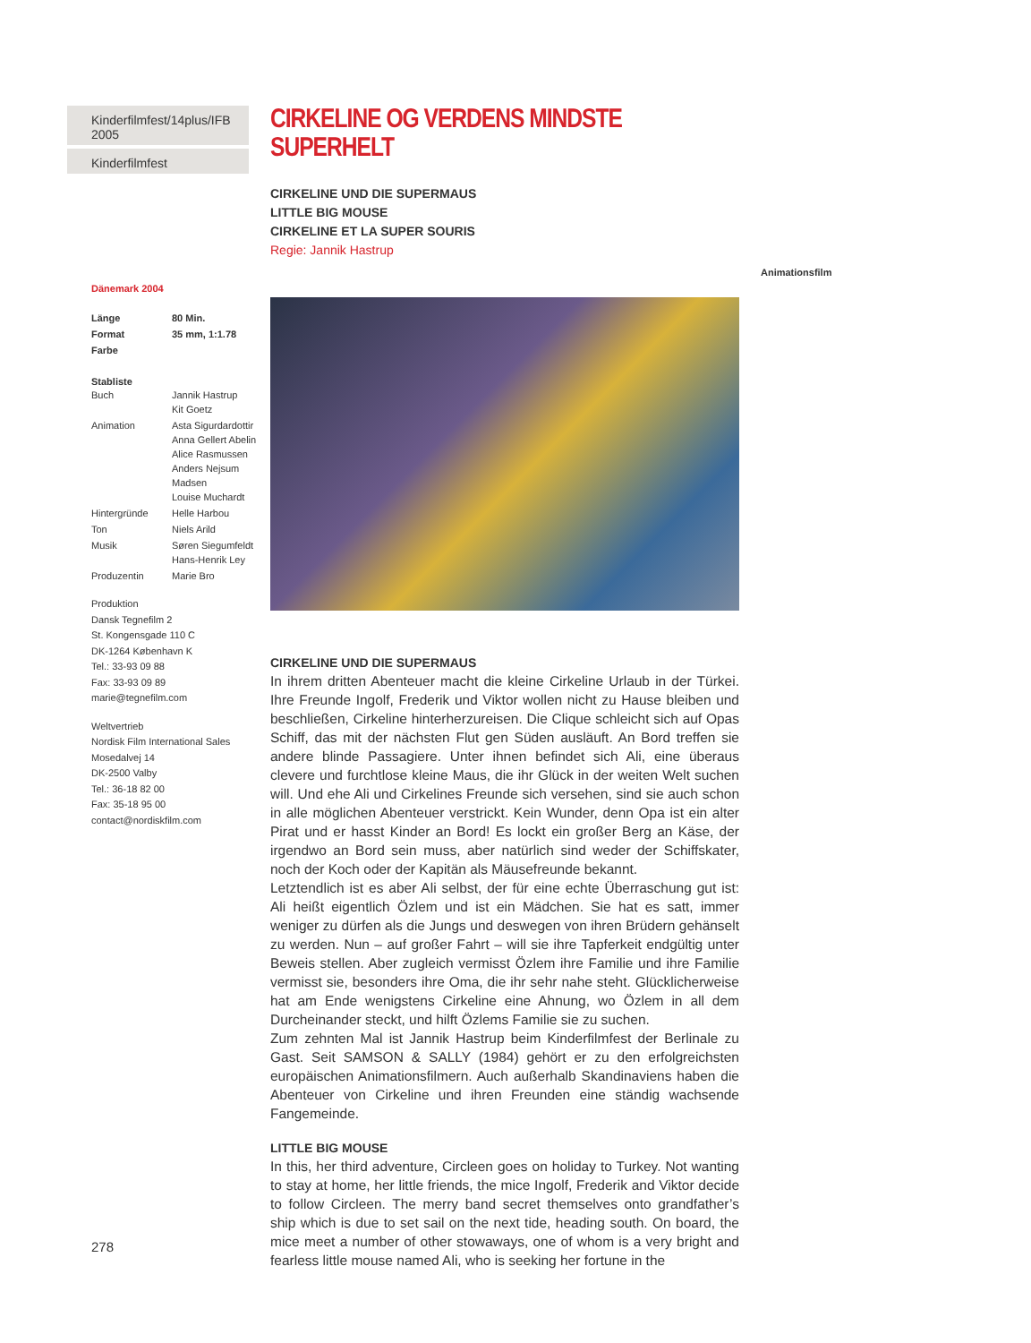Kinderfilmfest/14plus/IFB 2005
Kinderfilmfest
Dänemark 2004
| Länge | 80 Min. |
| Format | 35 mm, 1:1.78 |
| Farbe | |
Stabliste
| Buch | Jannik Hastrup Kit Goetz |
| Animation | Asta Sigurdardottir Anna Gellert Abelin Alice Rasmussen Anders Nejsum Madsen Louise Muchardt |
| Hintergründe | Helle Harbou |
| Ton | Niels Arild |
| Musik | Søren Siegumfeldt Hans-Henrik Ley |
| Produzentin | Marie Bro |
Produktion
Dansk Tegnefilm 2
St. Kongensgade 110 C
DK-1264 København K
Tel.: 33-93 09 88
Fax: 33-93 09 89
marie@tegnefilm.com
Weltvertrieb
Nordisk Film International Sales
Mosedalvej 14
DK-2500 Valby
Tel.: 36-18 82 00
Fax: 35-18 95 00
contact@nordiskfilm.com
CIRKELINE OG VERDENS MINDSTE SUPERHELT
CIRKELINE UND DIE SUPERMAUS
LITTLE BIG MOUSE
CIRKELINE ET LA SUPER SOURIS
Regie: Jannik Hastrup
CIRKELINE UND DIE SUPERMAUS
In ihrem dritten Abenteuer macht die kleine Cirkeline Urlaub in der Türkei. Ihre Freunde Ingolf, Frederik und Viktor wollen nicht zu Hause bleiben und beschließen, Cirkeline hinterherzureisen. Die Clique schleicht sich auf Opas Schiff, das mit der nächsten Flut gen Süden ausläuft. An Bord treffen sie andere blinde Passagiere. Unter ihnen befindet sich Ali, eine überaus clevere und furchtlose kleine Maus, die ihr Glück in der weiten Welt suchen will. Und ehe Ali und Cirkelines Freunde sich versehen, sind sie auch schon in alle möglichen Abenteuer verstrickt. Kein Wunder, denn Opa ist ein alter Pirat und er hasst Kinder an Bord! Es lockt ein großer Berg an Käse, der irgendwo an Bord sein muss, aber natürlich sind weder der Schiffskater, noch der Koch oder der Kapitän als Mäusefreunde bekannt.
Letztendlich ist es aber Ali selbst, der für eine echte Überraschung gut ist: Ali heißt eigentlich Özlem und ist ein Mädchen. Sie hat es satt, immer weniger zu dürfen als die Jungs und deswegen von ihren Brüdern gehänselt zu werden. Nun – auf großer Fahrt – will sie ihre Tapferkeit endgültig unter Beweis stellen. Aber zugleich vermisst Özlem ihre Familie und ihre Familie vermisst sie, besonders ihre Oma, die ihr sehr nahe steht. Glücklicherweise hat am Ende wenigstens Cirkeline eine Ahnung, wo Özlem in all dem Durcheinander steckt, und hilft Özlems Familie sie zu suchen.
Zum zehnten Mal ist Jannik Hastrup beim Kinderfilmfest der Berlinale zu Gast. Seit SAMSON & SALLY (1984) gehört er zu den erfolgreichsten europäischen Animationsfilmern. Auch außerhalb Skandinaviens haben die Abenteuer von Cirkeline und ihren Freunden eine ständig wachsende Fangemeinde.
LITTLE BIG MOUSE
In this, her third adventure, Circleen goes on holiday to Turkey. Not wanting to stay at home, her little friends, the mice Ingolf, Frederik and Viktor decide to follow Circleen. The merry band secret themselves onto grandfather’s ship which is due to set sail on the next tide, heading south. On board, the mice meet a number of other stowaways, one of whom is a very bright and fearless little mouse named Ali, who is seeking her fortune in the
Animationsfilm
278